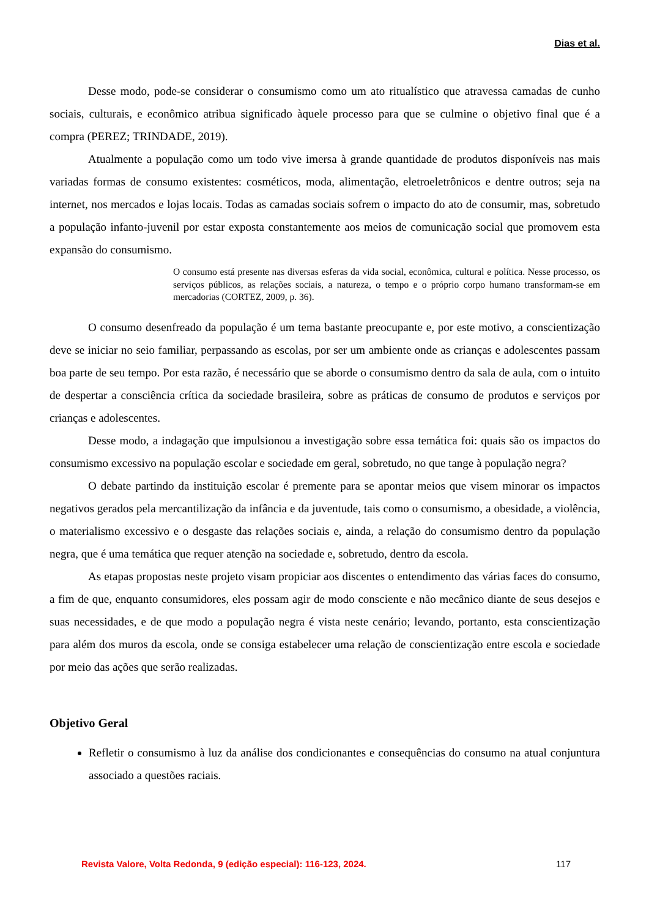Dias et al.
Desse modo, pode-se considerar o consumismo como um ato ritualístico que atravessa camadas de cunho sociais, culturais, e econômico atribua significado àquele processo para que se culmine o objetivo final que é a compra (PEREZ; TRINDADE, 2019).
Atualmente a população como um todo vive imersa à grande quantidade de produtos disponíveis nas mais variadas formas de consumo existentes: cosméticos, moda, alimentação, eletroeletrônicos e dentre outros; seja na internet, nos mercados e lojas locais. Todas as camadas sociais sofrem o impacto do ato de consumir, mas, sobretudo a população infanto-juvenil por estar exposta constantemente aos meios de comunicação social que promovem esta expansão do consumismo.
O consumo está presente nas diversas esferas da vida social, econômica, cultural e política. Nesse processo, os serviços públicos, as relações sociais, a natureza, o tempo e o próprio corpo humano transformam-se em mercadorias (CORTEZ, 2009, p. 36).
O consumo desenfreado da população é um tema bastante preocupante e, por este motivo, a conscientização deve se iniciar no seio familiar, perpassando as escolas, por ser um ambiente onde as crianças e adolescentes passam boa parte de seu tempo. Por esta razão, é necessário que se aborde o consumismo dentro da sala de aula, com o intuito de despertar a consciência crítica da sociedade brasileira, sobre as práticas de consumo de produtos e serviços por crianças e adolescentes.
Desse modo, a indagação que impulsionou a investigação sobre essa temática foi: quais são os impactos do consumismo excessivo na população escolar e sociedade em geral, sobretudo, no que tange à população negra?
O debate partindo da instituição escolar é premente para se apontar meios que visem minorar os impactos negativos gerados pela mercantilização da infância e da juventude, tais como o consumismo, a obesidade, a violência, o materialismo excessivo e o desgaste das relações sociais e, ainda, a relação do consumismo dentro da população negra, que é uma temática que requer atenção na sociedade e, sobretudo, dentro da escola.
As etapas propostas neste projeto visam propiciar aos discentes o entendimento das várias faces do consumo, a fim de que, enquanto consumidores, eles possam agir de modo consciente e não mecânico diante de seus desejos e suas necessidades, e de que modo a população negra é vista neste cenário; levando, portanto, esta conscientização para além dos muros da escola, onde se consiga estabelecer uma relação de conscientização entre escola e sociedade por meio das ações que serão realizadas.
Objetivo Geral
Refletir o consumismo à luz da análise dos condicionantes e consequências do consumo na atual conjuntura associado a questões raciais.
Revista Valore, Volta Redonda, 9 (edição especial): 116-123, 2024. 117